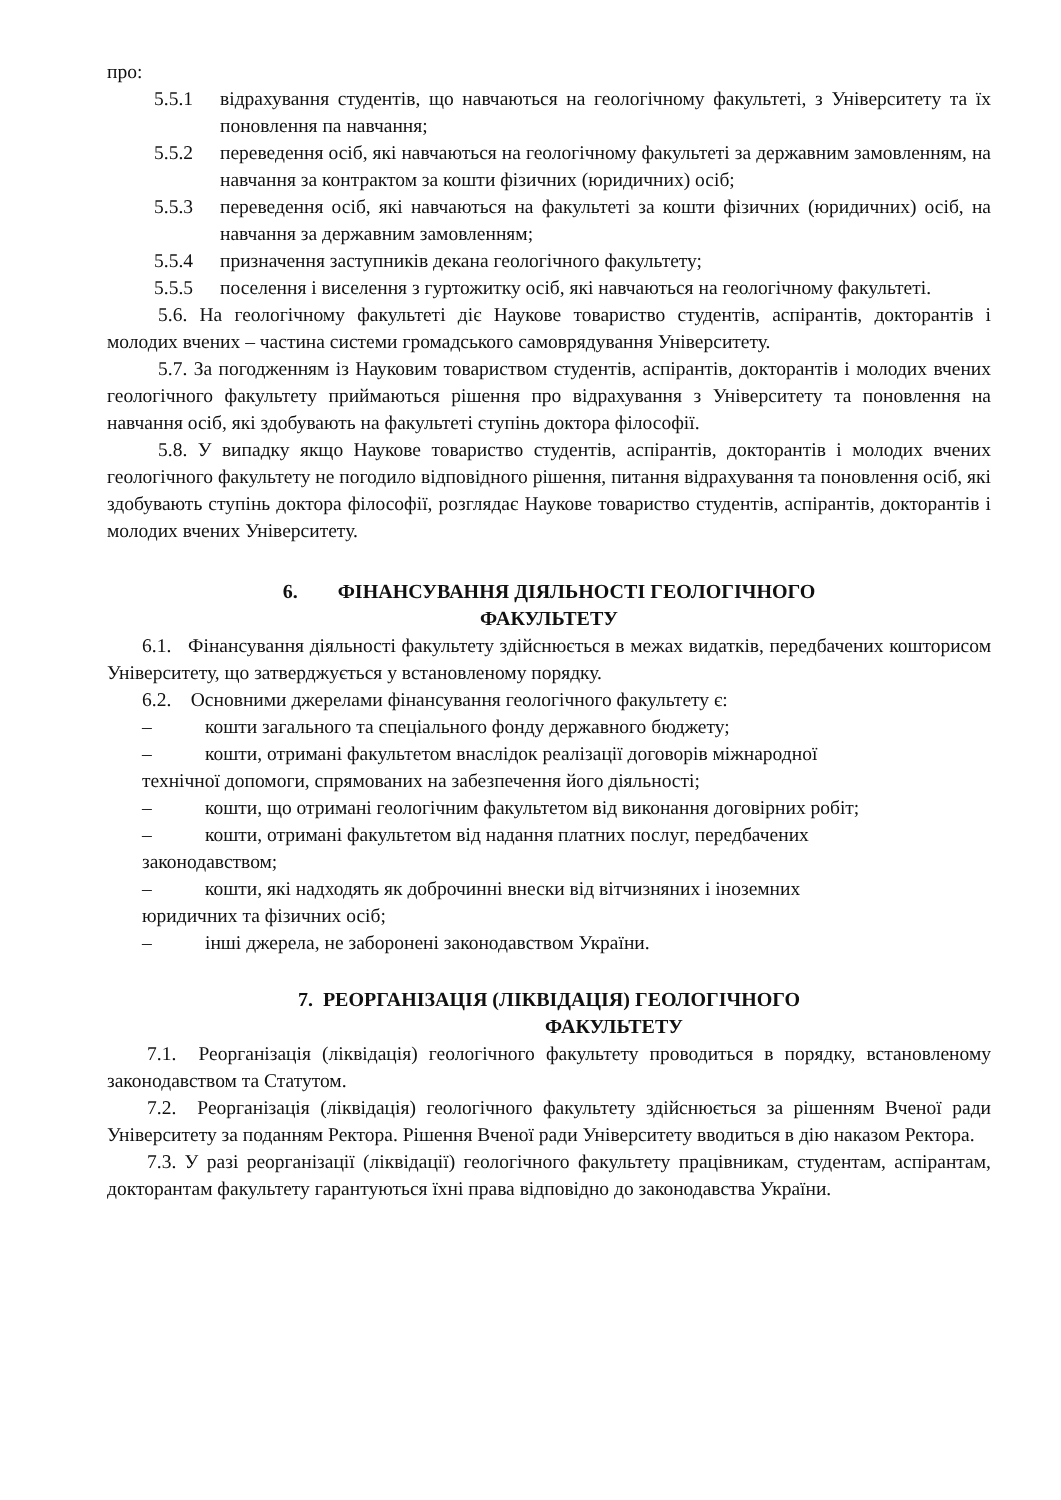про:
5.5.1 відрахування студентів, що навчаються на геологічному факультеті, з Університету та їх поновлення па навчання;
5.5.2 переведення осіб, які навчаються на геологічному факультеті за державним замовленням, на навчання за контрактом за кошти фізичних (юридичних) осіб;
5.5.3 переведення осіб, які навчаються на факультеті за кошти фізичних (юридичних) осіб, на навчання за державним замовленням;
5.5.4 призначення заступників декана геологічного факультету;
5.5.5 поселення і виселення з гуртожитку осіб, які навчаються на геологічному факультеті.
5.6. На геологічному факультеті діє Наукове товариство студентів, аспірантів, докторантів і молодих вчених – частина системи громадського самоврядування Університету.
5.7. За погодженням із Науковим товариством студентів, аспірантів, докторантів і молодих вчених геологічного факультету приймаються рішення про відрахування з Університету та поновлення на навчання осіб, які здобувають на факультеті ступінь доктора філософії.
5.8. У випадку якщо Наукове товариство студентів, аспірантів, докторантів і молодих вчених геологічного факультету не погодило відповідного рішення, питання відрахування та поновлення осіб, які здобувають ступінь доктора філософії, розглядає Наукове товариство студентів, аспірантів, докторантів і молодих вчених Університету.
6. ФІНАНСУВАННЯ ДІЯЛЬНОСТІ ГЕОЛОГІЧНОГО
ФАКУЛЬТЕТУ
6.1. Фінансування діяльності факультету здійснюється в межах видатків, передбачених кошторисом Університету, що затверджується у встановленому порядку.
6.2. Основними джерелами фінансування геологічного факультету є:
– кошти загального та спеціального фонду державного бюджету;
– кошти, отримані факультетом внаслідок реалізації договорів міжнародної
технічної допомоги, спрямованих на забезпечення його діяльності;
– кошти, що отримані геологічним факультетом від виконання договірних робіт;
– кошти, отримані факультетом від надання платних послуг, передбачених
законодавством;
– кошти, які надходять як доброчинні внески від вітчизняних і іноземних
юридичних та фізичних осіб;
– інші джерела, не заборонені законодавством України.
7. РЕОРГАНІЗАЦІЯ (ЛІКВІДАЦІЯ) ГЕОЛОГІЧНОГО
ФАКУЛЬТЕТУ
7.1. Реорганізація (ліквідація) геологічного факультету проводиться в порядку, встановленому законодавством та Статутом.
7.2. Реорганізація (ліквідація) геологічного факультету здійснюється за рішенням Вченої ради Університету за поданням Ректора. Рішення Вченої ради Університету вводиться в дію наказом Ректора.
7.3. У разі реорганізації (ліквідації) геологічного факультету працівникам, студентам, аспірантам, докторантам факультету гарантуються їхні права відповідно до законодавства України.